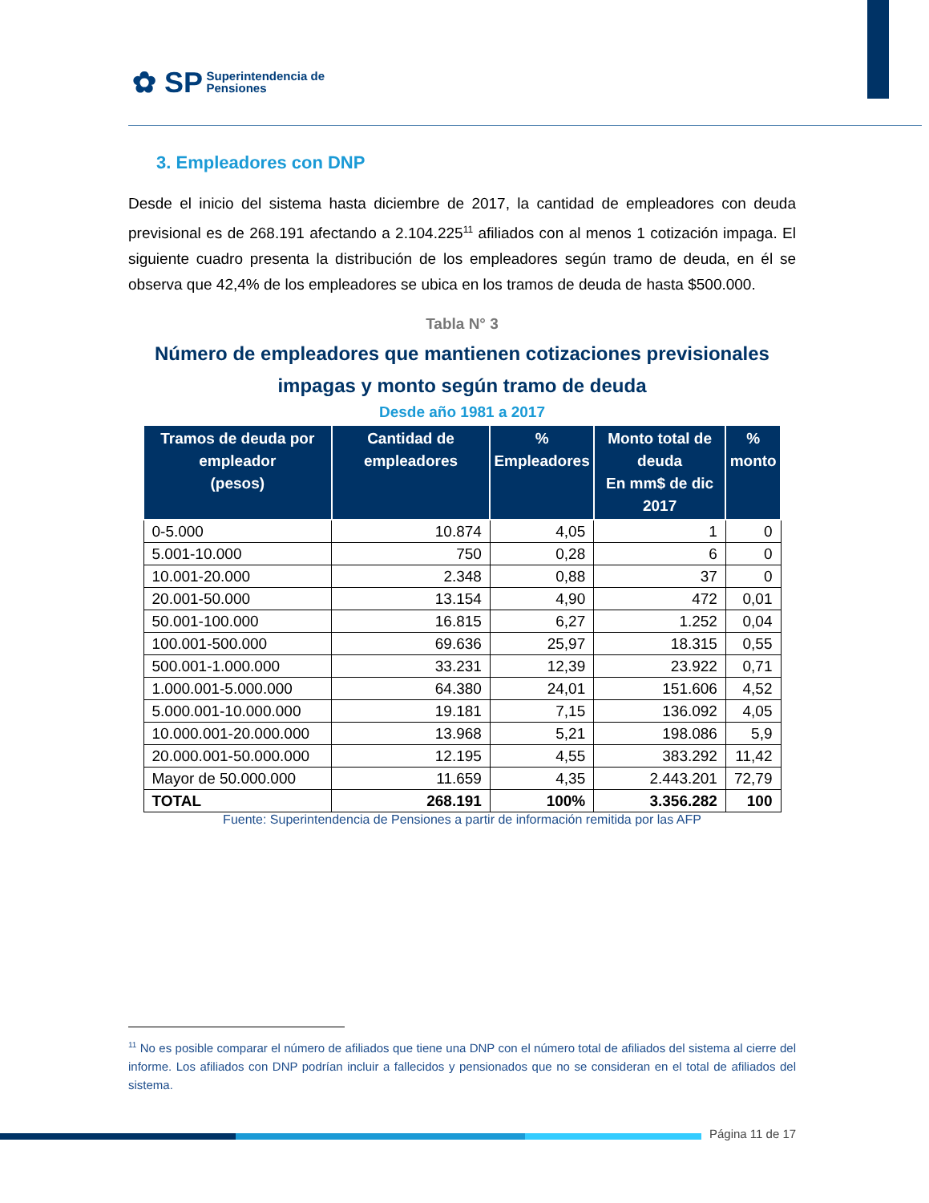✿ SP Superintendencia de
Pensiones
3. Empleadores con DNP
Desde el inicio del sistema hasta diciembre de 2017, la cantidad de empleadores con deuda previsional es de 268.191 afectando a 2.104.225<sup>11</sup> afiliados con al menos 1 cotización impaga. El siguiente cuadro presenta la distribución de los empleadores según tramo de deuda, en él se observa que 42,4% de los empleadores se ubica en los tramos de deuda de hasta $500.000.
Tabla N° 3
Número de empleadores que mantienen cotizaciones previsionales impagas y monto según tramo de deuda
Desde año 1981 a 2017
| Tramos de deuda por empleador (pesos) | Cantidad de empleadores | % Empleadores | Monto total de deuda En mm$ de dic 2017 | % monto |
| --- | --- | --- | --- | --- |
| 0-5.000 | 10.874 | 4,05 | 1 | 0 |
| 5.001-10.000 | 750 | 0,28 | 6 | 0 |
| 10.001-20.000 | 2.348 | 0,88 | 37 | 0 |
| 20.001-50.000 | 13.154 | 4,90 | 472 | 0,01 |
| 50.001-100.000 | 16.815 | 6,27 | 1.252 | 0,04 |
| 100.001-500.000 | 69.636 | 25,97 | 18.315 | 0,55 |
| 500.001-1.000.000 | 33.231 | 12,39 | 23.922 | 0,71 |
| 1.000.001-5.000.000 | 64.380 | 24,01 | 151.606 | 4,52 |
| 5.000.001-10.000.000 | 19.181 | 7,15 | 136.092 | 4,05 |
| 10.000.001-20.000.000 | 13.968 | 5,21 | 198.086 | 5,9 |
| 20.000.001-50.000.000 | 12.195 | 4,55 | 383.292 | 11,42 |
| Mayor de 50.000.000 | 11.659 | 4,35 | 2.443.201 | 72,79 |
| TOTAL | 268.191 | 100% | 3.356.282 | 100 |
Fuente: Superintendencia de Pensiones a partir de información remitida por las AFP
<sup>11</sup> No es posible comparar el número de afiliados que tiene una DNP con el número total de afiliados del sistema al cierre del informe. Los afiliados con DNP podrían incluir a fallecidos y pensionados que no se consideran en el total de afiliados del sistema.
Página 11 de 17